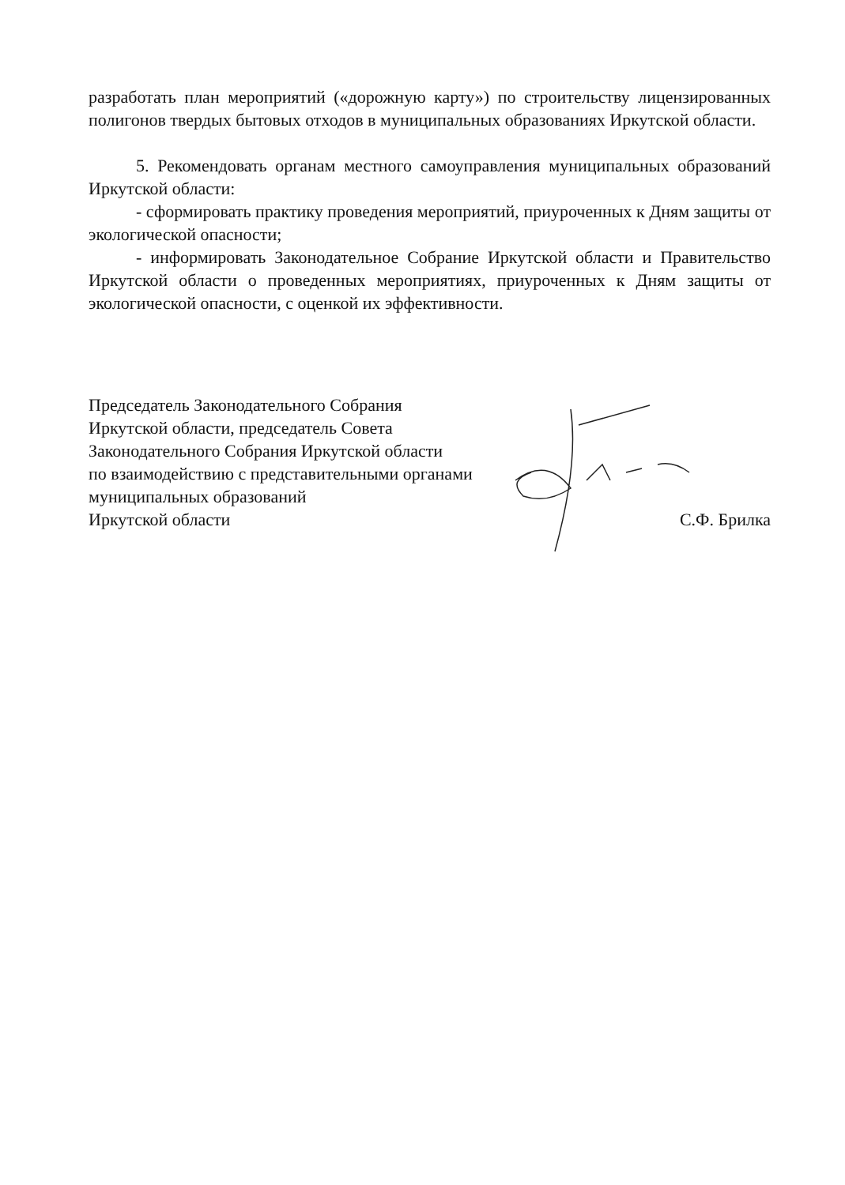разработать план мероприятий («дорожную карту») по строительству лицензированных полигонов твердых бытовых отходов в муниципальных образованиях Иркутской области.
5. Рекомендовать органам местного самоуправления муниципальных образований Иркутской области:
- сформировать практику проведения мероприятий, приуроченных к Дням защиты от экологической опасности;
- информировать Законодательное Собрание Иркутской области и Правительство Иркутской области о проведенных мероприятиях, приуроченных к Дням защиты от экологической опасности, с оценкой их эффективности.
Председатель Законодательного Собрания
Иркутской области, председатель Совета
Законодательного Собрания Иркутской области
по взаимодействию с представительными органами
муниципальных образований
Иркутской области
С.Ф. Брилка